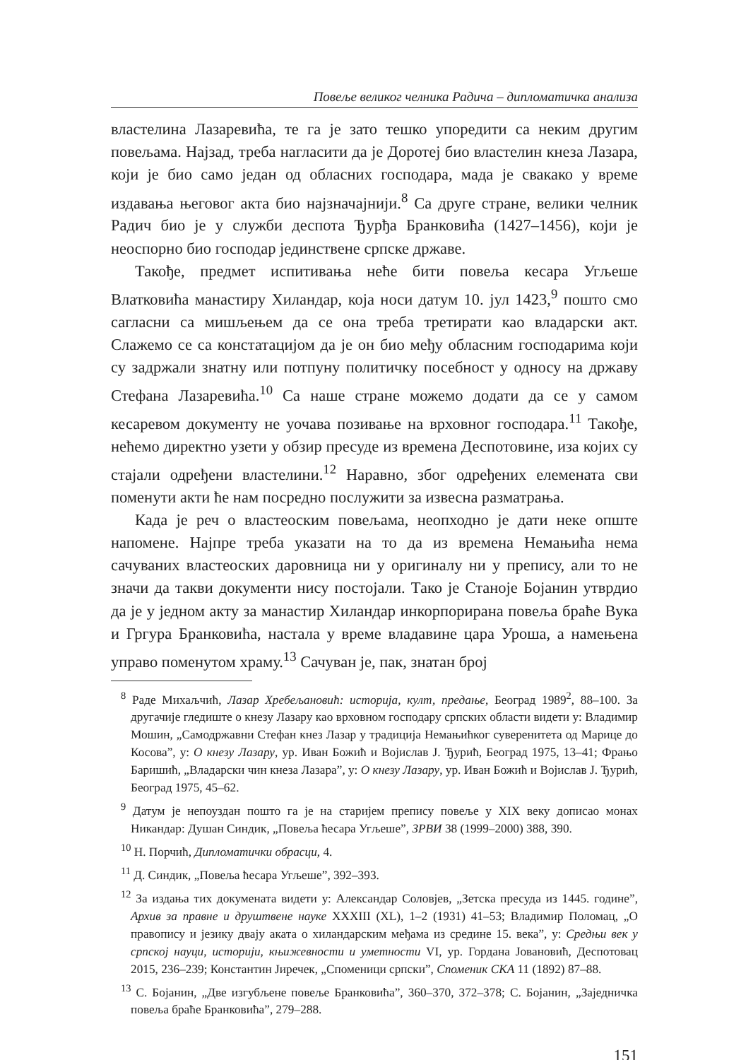Повеље великог челника Радича – дипломатичка анализа
властелина Лазаревића, те га је зато тешко упоредити са неким другим повељама. Најзад, треба нагласити да је Доротеј био властелин кнеза Лазара, који је био само један од обласних господара, мада је свакако у време издавања његовог акта био најзначајнији.<sup>8</sup> Са друге стране, велики челник Радич био је у служби деспота Ђурђа Бранковића (1427–1456), који је неоспорно био господар јединствене српске државе.
Такође, предмет испитивања неће бити повеља кесара Угљеше Влатковића манастиру Хиландар, која носи датум 10. јул 1423,<sup>9</sup> пошто смо сагласни са мишљењем да се она треба третирати као владарски акт. Слажемо се са констатацијом да је он био међу обласним господарима који су задржали знатну или потпуну политичку посебност у односу на државу Стефана Лазаревића.<sup>10</sup> Са наше стране можемо додати да се у самом кесаревом документу не уочава позивање на врховног господара.<sup>11</sup> Такође, нећемо директно узети у обзир пресуде из времена Деспотовине, иза којих су стајали одређени властелини.<sup>12</sup> Наравно, због одређених елемената сви поменути акти ће нам посредно послужити за извесна разматрања.
Када је реч о властеоским повељама, неопходно је дати неке опште напомене. Најпре треба указати на то да из времена Немањића нема сачуваних властеоских даровница ни у оригиналу ни у препису, али то не значи да такви документи нису постојали. Тако је Станоје Бојанин утврдио да је у једном акту за манастир Хиландар инкорпорирана повеља браће Вука и Гргура Бранковића, настала у време владавине цара Уроша, а намењена управо поменутом храму.<sup>13</sup> Сачуван је, пак, знатан број
<sup>8</sup> Раде Михаљчић, Лазар Хребељановић: историја, култ, предање, Београд 1989<sup>2</sup>, 88–100. За другачије гледиште о кнезу Лазару као врховном господару српских области видети у: Владимир Мошин, „Самодржавни Стефан кнез Лазар у традиција Немањићког суверенитета од Марице до Косова”, у: О кнезу Лазару, ур. Иван Божић и Војислав Ј. Ђурић, Београд 1975, 13–41; Фрањо Баришић, „Владарски чин кнеза Лазара”, у: О кнезу Лазару, ур. Иван Божић и Војислав Ј. Ђурић, Београд 1975, 45–62.
<sup>9</sup> Датум је непоуздан пошто га је на старијем препису повеље у XIX веку дописао монах Никандар: Душан Синдик, „Повеља ћесара Угљеше”, ЗРВИ 38 (1999–2000) 388, 390.
<sup>10</sup> Н. Порчић, Дипломатички обрасци, 4.
<sup>11</sup> Д. Синдик, „Повеља ћесара Угљеше”, 392–393.
<sup>12</sup> За издања тих докумената видети у: Александар Соловјев, „Зетска пресуда из 1445. године”, Архив за правне и друштвене науке XXXIII (XL), 1–2 (1931) 41–53; Владимир Поломац, „О правопису и језику двају аката о хиландарским међама из средине 15. века”, у: Средњи век у српској науци, историји, књижевности и уметности VI, ур. Гордана Јовановић, Деспотовац 2015, 236–239; Константин Јиречек, „Споменици српски”, Споменик СКА 11 (1892) 87–88.
<sup>13</sup> С. Бојанин, „Две изгубљене повеље Бранковића”, 360–370, 372–378; С. Бојанин, „Заједничка повеља браће Бранковића”, 279–288.
151